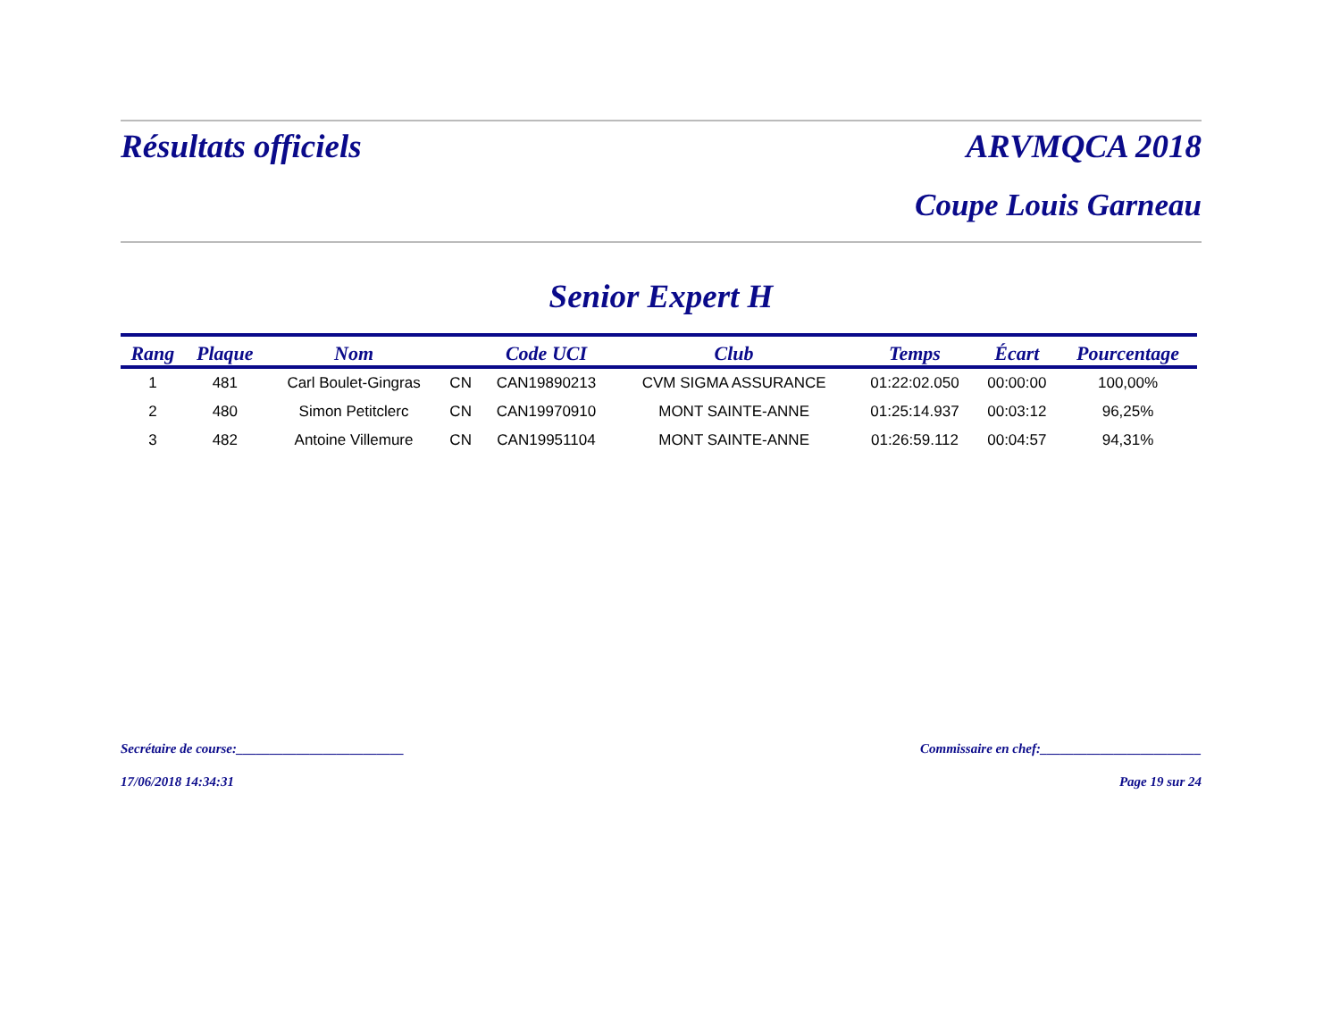Résultats officiels ARVMQCA 2018
Coupe Louis Garneau
Senior Expert H
| Rang | Plaque | Nom | | Code UCI | Club | Temps | Écart | Pourcentage |
| --- | --- | --- | --- | --- | --- | --- | --- | --- |
| 1 | 481 | Carl Boulet-Gingras | CN | CAN19890213 | CVM SIGMA ASSURANCE | 01:22:02.050 | 00:00:00 | 100,00% |
| 2 | 480 | Simon Petitclerc | CN | CAN19970910 | MONT SAINTE-ANNE | 01:25:14.937 | 00:03:12 | 96,25% |
| 3 | 482 | Antoine Villemure | CN | CAN19951104 | MONT SAINTE-ANNE | 01:26:59.112 | 00:04:57 | 94,31% |
Secrétaire de course:_________________________ Commissaire en chef:________________________
17/06/2018 14:34:31 Page 19 sur 24